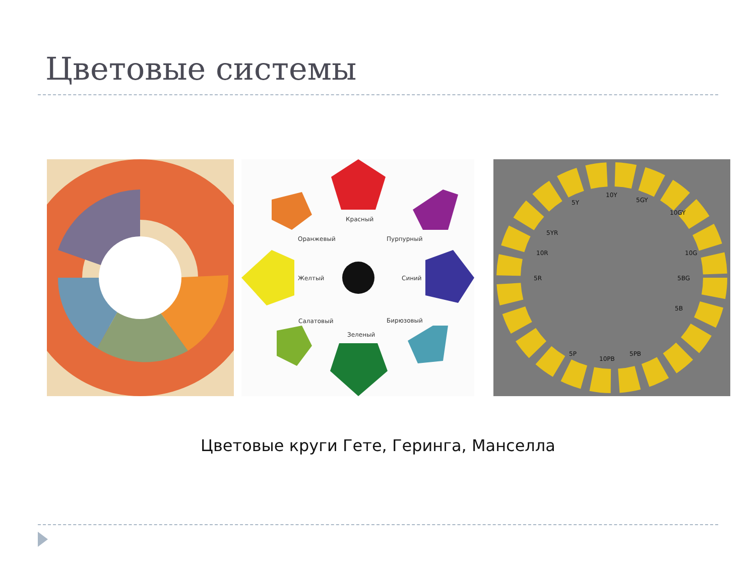Цветовые системы
Красный
Оранжевый
Пурпурный
Желтый
Синий
Салатовый
Бирюзовый
Зеленый
10Y
5GY
10GY
5R
5BG
10PB
5P
5PB
5Y
5YR
10R
10G
5B
Цветовые круги Гете, Геринга, Манселла